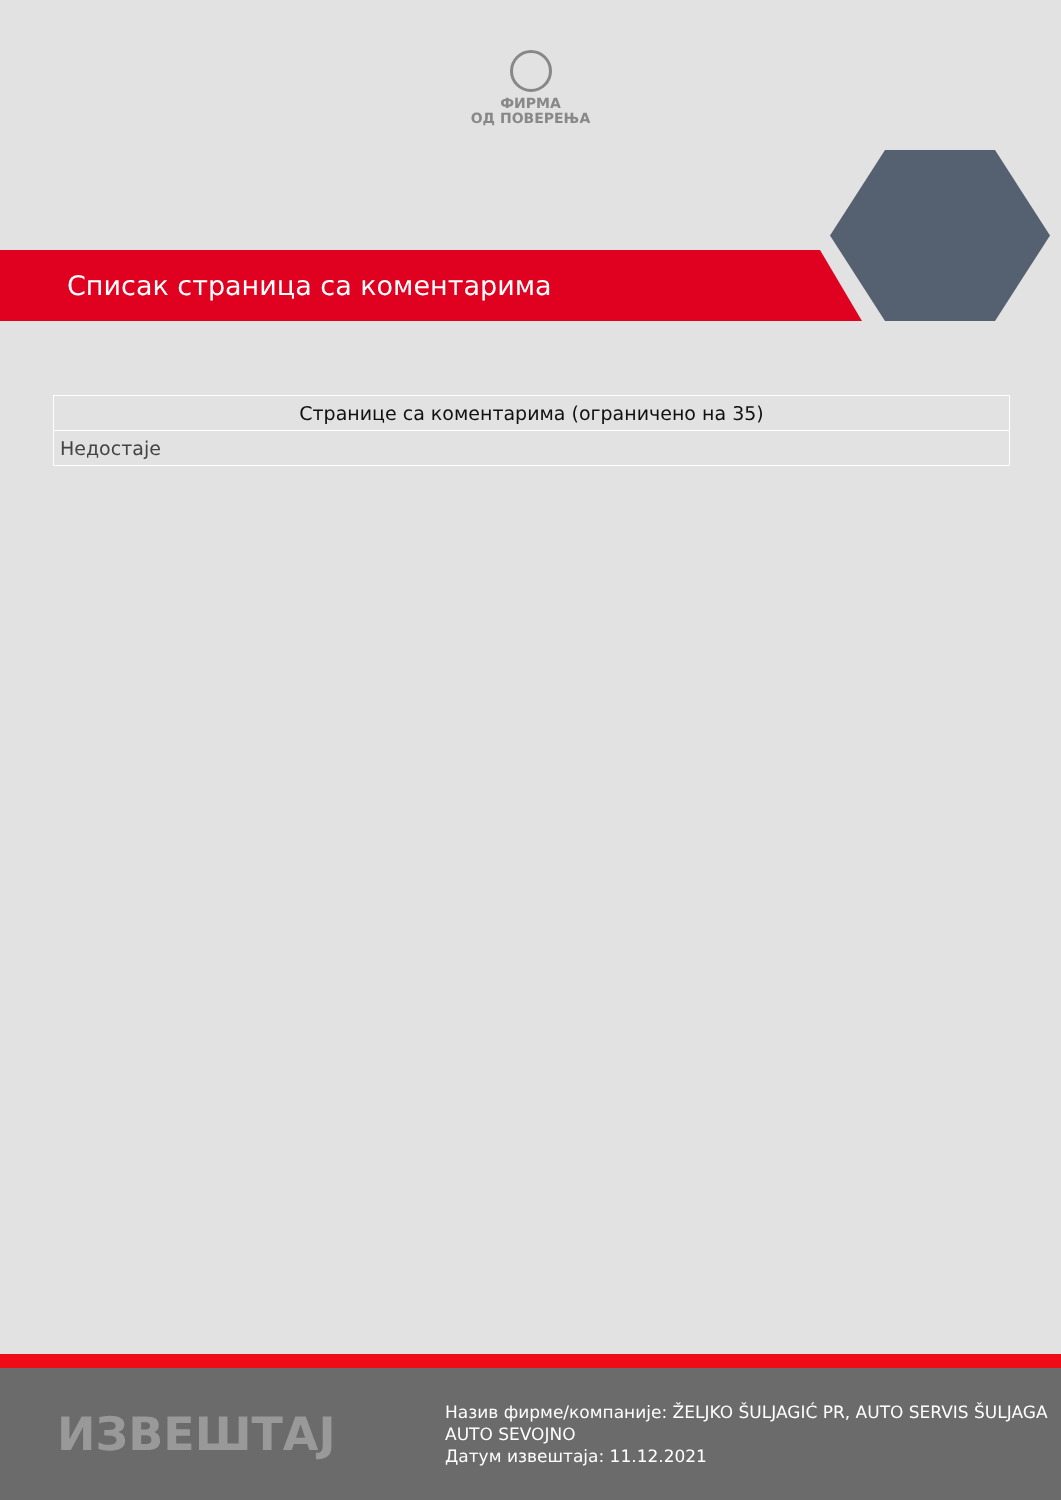ФИРМА
ОД ПОВЕРЕЊА
Списак страница са коментарима
| Странице са коментарима (ограничено на 35) |
| --- |
| Недостаје |
ИЗВЕШТАЈ
Назив фирме/компаније: ŽELJKO ŠULJAGIĆ PR, AUTO SERVIS ŠULJAGA
AUTO SEVOJNO
Датум извештаја: 11.12.2021